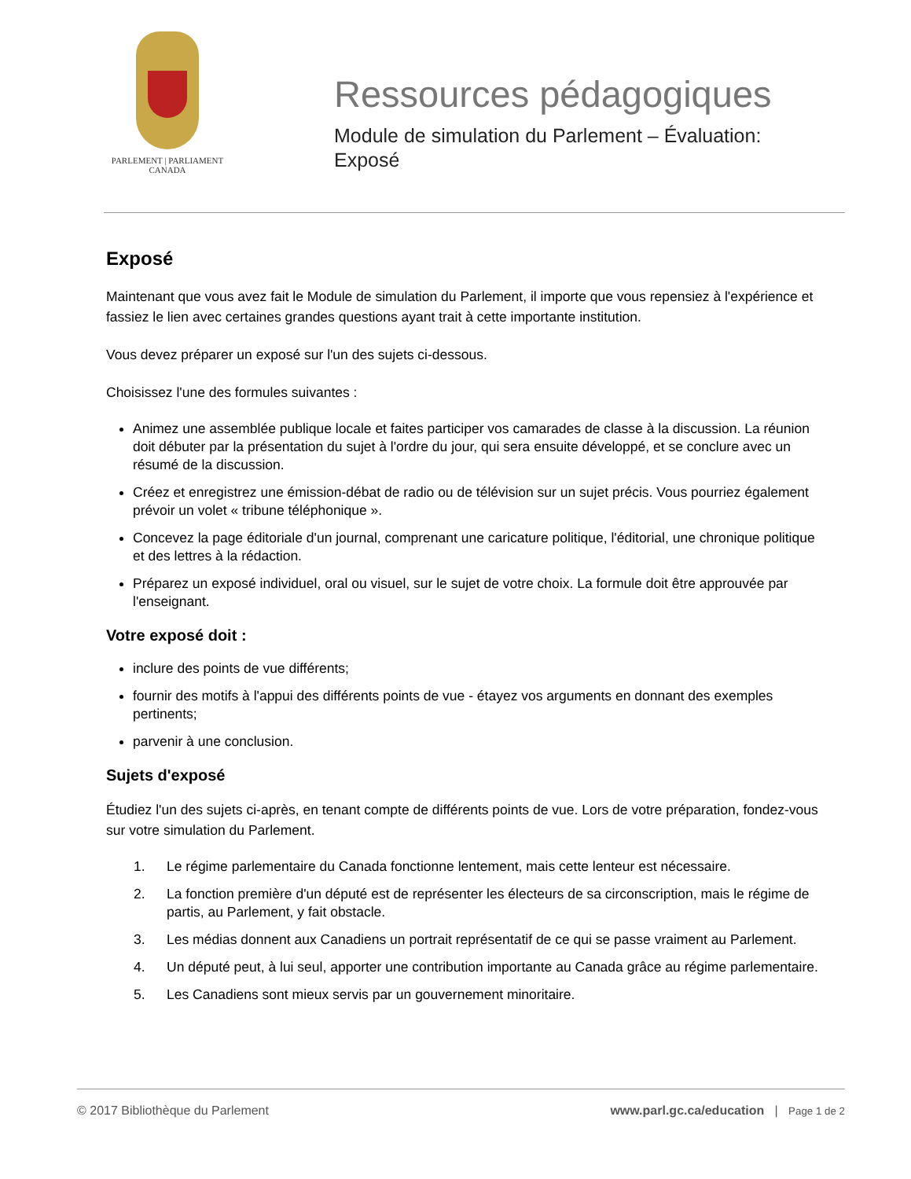PARLEMENT | PARLIAMENT
CANADA
Ressources pédagogiques
Module de simulation du Parlement – Évaluation:
Exposé
Exposé
Maintenant que vous avez fait le Module de simulation du Parlement, il importe que vous repensiez à l'expérience et fassiez le lien avec certaines grandes questions ayant trait à cette importante institution.
Vous devez préparer un exposé sur l'un des sujets ci-dessous.
Choisissez l'une des formules suivantes :
Animez une assemblée publique locale et faites participer vos camarades de classe à la discussion. La réunion doit débuter par la présentation du sujet à l'ordre du jour, qui sera ensuite développé, et se conclure avec un résumé de la discussion.
Créez et enregistrez une émission-débat de radio ou de télévision sur un sujet précis. Vous pourriez également prévoir un volet « tribune téléphonique ».
Concevez la page éditoriale d'un journal, comprenant une caricature politique, l'éditorial, une chronique politique et des lettres à la rédaction.
Préparez un exposé individuel, oral ou visuel, sur le sujet de votre choix. La formule doit être approuvée par l'enseignant.
Votre exposé doit :
inclure des points de vue différents;
fournir des motifs à l'appui des différents points de vue - étayez vos arguments en donnant des exemples pertinents;
parvenir à une conclusion.
Sujets d'exposé
Étudiez l'un des sujets ci-après, en tenant compte de différents points de vue. Lors de votre préparation, fondez-vous sur votre simulation du Parlement.
1. Le régime parlementaire du Canada fonctionne lentement, mais cette lenteur est nécessaire.
2. La fonction première d'un député est de représenter les électeurs de sa circonscription, mais le régime de partis, au Parlement, y fait obstacle.
3. Les médias donnent aux Canadiens un portrait représentatif de ce qui se passe vraiment au Parlement.
4. Un député peut, à lui seul, apporter une contribution importante au Canada grâce au régime parlementaire.
5. Les Canadiens sont mieux servis par un gouvernement minoritaire.
© 2017 Bibliothèque du Parlement www.parl.gc.ca/education | Page 1 de 2